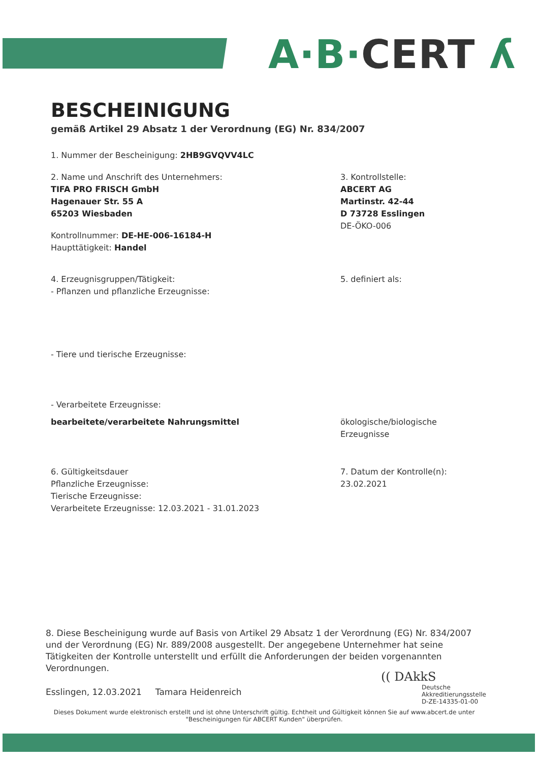A·B·CERT ʎ
BESCHEINIGUNG
gemäß Artikel 29 Absatz 1 der Verordnung (EG) Nr. 834/2007
1. Nummer der Bescheinigung: 2HB9GVQVV4LC
2. Name und Anschrift des Unternehmers:
TIFA PRO FRISCH GmbH
Hagenauer Str. 55 A
65203 Wiesbaden
Kontrollnummer: DE-HE-006-16184-H
Haupttätigkeit: Handel
3. Kontrollstelle:
ABCERT AG
Martinstr. 42-44
D 73728 Esslingen
DE-ÖKO-006
4. Erzeugnisgruppen/Tätigkeit:
- Pflanzen und pflanzliche Erzeugnisse:
5. definiert als:
- Tiere und tierische Erzeugnisse:
- Verarbeitete Erzeugnisse:
bearbeitete/verarbeitete Nahrungsmittel ökologische/biologische
Erzeugnisse
6. Gültigkeitsdauer
Pflanzliche Erzeugnisse:
Tierische Erzeugnisse:
Verarbeitete Erzeugnisse: 12.03.2021 - 31.01.2023
7. Datum der Kontrolle(n):
23.02.2021
8. Diese Bescheinigung wurde auf Basis von Artikel 29 Absatz 1 der Verordnung (EG) Nr. 834/2007 und der Verordnung (EG) Nr. 889/2008 ausgestellt. Der angegebene Unternehmer hat seine Tätigkeiten der Kontrolle unterstellt und erfüllt die Anforderungen der beiden vorgenannten Verordnungen.
Esslingen, 12.03.2021 Tamara Heidenreich
(( DAkkS
Deutsche
Akkreditierungsstelle
D-ZE-14335-01-00
Dieses Dokument wurde elektronisch erstellt und ist ohne Unterschrift gültig. Echtheit und Gültigkeit können Sie auf www.abcert.de unter "Bescheinigungen für ABCERT Kunden" überprüfen.